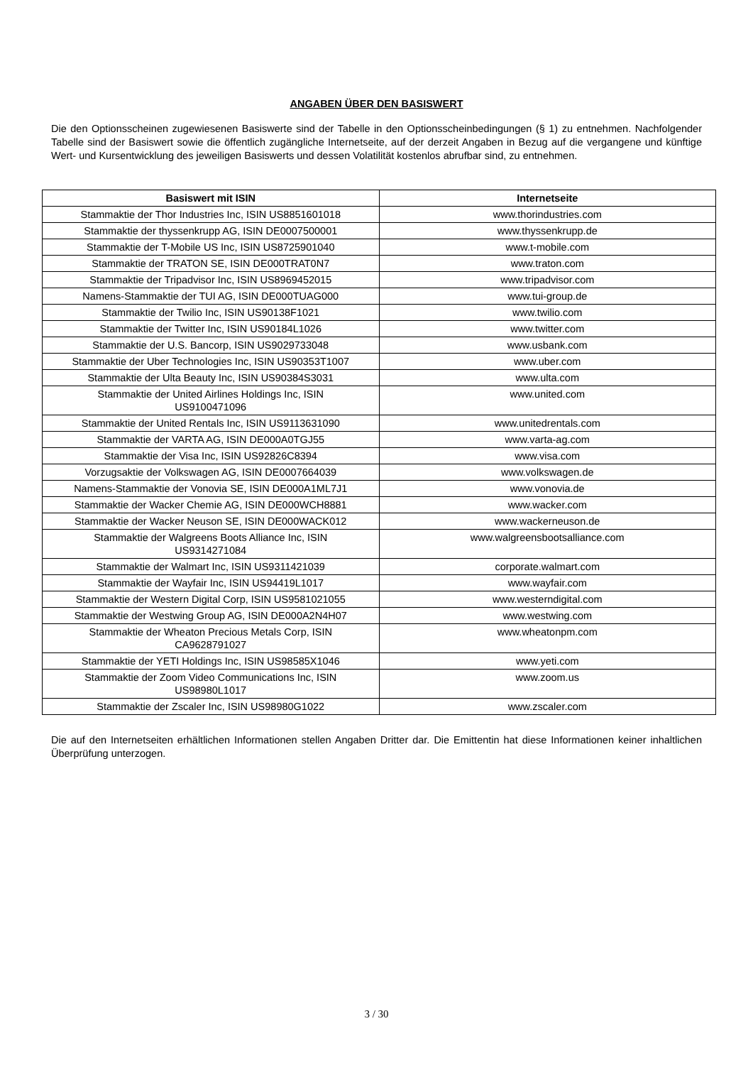ANGABEN ÜBER DEN BASISWERT
Die den Optionsscheinen zugewiesenen Basiswerte sind der Tabelle in den Optionsscheinbedingungen (§ 1) zu entnehmen. Nachfolgender Tabelle sind der Basiswert sowie die öffentlich zugängliche Internetseite, auf der derzeit Angaben in Bezug auf die vergangene und künftige Wert- und Kursentwicklung des jeweiligen Basiswerts und dessen Volatilität kostenlos abrufbar sind, zu entnehmen.
| Basiswert mit ISIN | Internetseite |
| --- | --- |
| Stammaktie der Thor Industries Inc, ISIN US8851601018 | www.thorindustries.com |
| Stammaktie der thyssenkrupp AG, ISIN DE0007500001 | www.thyssenkrupp.de |
| Stammaktie der T-Mobile US Inc, ISIN US8725901040 | www.t-mobile.com |
| Stammaktie der TRATON SE, ISIN DE000TRAT0N7 | www.traton.com |
| Stammaktie der Tripadvisor Inc, ISIN US8969452015 | www.tripadvisor.com |
| Namens-Stammaktie der TUI AG, ISIN DE000TUAG000 | www.tui-group.de |
| Stammaktie der Twilio Inc, ISIN US90138F1021 | www.twilio.com |
| Stammaktie der Twitter Inc, ISIN US90184L1026 | www.twitter.com |
| Stammaktie der U.S. Bancorp, ISIN US9029733048 | www.usbank.com |
| Stammaktie der Uber Technologies Inc, ISIN US90353T1007 | www.uber.com |
| Stammaktie der Ulta Beauty Inc, ISIN US90384S3031 | www.ulta.com |
| Stammaktie der United Airlines Holdings Inc, ISIN US9100471096 | www.united.com |
| Stammaktie der United Rentals Inc, ISIN US9113631090 | www.unitedrentals.com |
| Stammaktie der VARTA AG, ISIN DE000A0TGJ55 | www.varta-ag.com |
| Stammaktie der Visa Inc, ISIN US92826C8394 | www.visa.com |
| Vorzugsaktie der Volkswagen AG, ISIN DE0007664039 | www.volkswagen.de |
| Namens-Stammaktie der Vonovia SE, ISIN DE000A1ML7J1 | www.vonovia.de |
| Stammaktie der Wacker Chemie AG, ISIN DE000WCH8881 | www.wacker.com |
| Stammaktie der Wacker Neuson SE, ISIN DE000WACK012 | www.wackerneuson.de |
| Stammaktie der Walgreens Boots Alliance Inc, ISIN US9314271084 | www.walgreensbootsalliance.com |
| Stammaktie der Walmart Inc, ISIN US9311421039 | corporate.walmart.com |
| Stammaktie der Wayfair Inc, ISIN US94419L1017 | www.wayfair.com |
| Stammaktie der Western Digital Corp, ISIN US9581021055 | www.westerndigital.com |
| Stammaktie der Westwing Group AG, ISIN DE000A2N4H07 | www.westwing.com |
| Stammaktie der Wheaton Precious Metals Corp, ISIN CA9628791027 | www.wheatonpm.com |
| Stammaktie der YETI Holdings Inc, ISIN US98585X1046 | www.yeti.com |
| Stammaktie der Zoom Video Communications Inc, ISIN US98980L1017 | www.zoom.us |
| Stammaktie der Zscaler Inc, ISIN US98980G1022 | www.zscaler.com |
Die auf den Internetseiten erhältlichen Informationen stellen Angaben Dritter dar. Die Emittentin hat diese Informationen keiner inhaltlichen Überprüfung unterzogen.
3 / 30